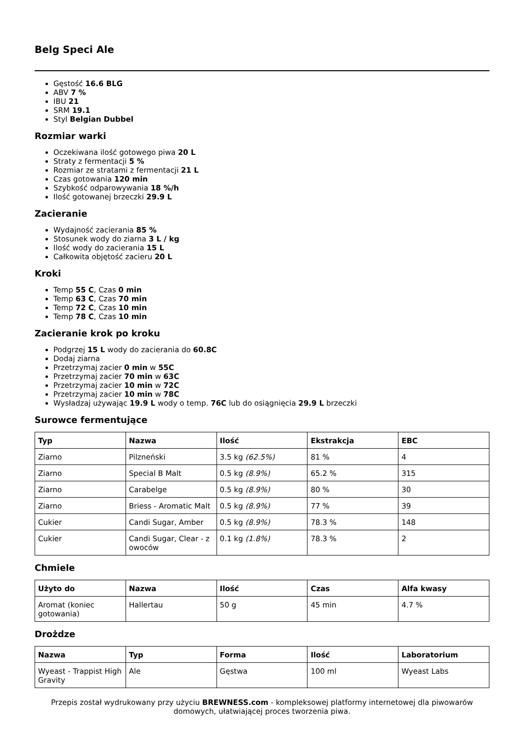Belg Speci Ale
Gęstość 16.6 BLG
ABV 7 %
IBU 21
SRM 19.1
Styl Belgian Dubbel
Rozmiar warki
Oczekiwana ilość gotowego piwa 20 L
Straty z fermentacji 5 %
Rozmiar ze stratami z fermentacji 21 L
Czas gotowania 120 min
Szybkość odparowywania 18 %/h
Ilość gotowanej brzeczki 29.9 L
Zacieranie
Wydajność zacierania 85 %
Stosunek wody do ziarna 3 L / kg
Ilość wody do zacierania 15 L
Całkowita objętość zacieru 20 L
Kroki
Temp 55 C, Czas 0 min
Temp 63 C, Czas 70 min
Temp 72 C, Czas 10 min
Temp 78 C, Czas 10 min
Zacieranie krok po kroku
Podgrzej 15 L wody do zacierania do 60.8C
Dodaj ziarna
Przetrzymaj zacier 0 min w 55C
Przetrzymaj zacier 70 min w 63C
Przetrzymaj zacier 10 min w 72C
Przetrzymaj zacier 10 min w 78C
Wysładzaj używając 19.9 L wody o temp. 76C lub do osiągnięcia 29.9 L brzeczki
Surowce fermentujące
| Typ | Nazwa | Ilość | Ekstrakcja | EBC |
| --- | --- | --- | --- | --- |
| Ziarno | Pilzneński | 3.5 kg (62.5%) | 81 % | 4 |
| Ziarno | Special B Malt | 0.5 kg (8.9%) | 65.2 % | 315 |
| Ziarno | Carabelge | 0.5 kg (8.9%) | 80 % | 30 |
| Ziarno | Briess - Aromatic Malt | 0.5 kg (8.9%) | 77 % | 39 |
| Cukier | Candi Sugar, Amber | 0.5 kg (8.9%) | 78.3 % | 148 |
| Cukier | Candi Sugar, Clear - z owoców | 0.1 kg (1.8%) | 78.3 % | 2 |
Chmiele
| Użyto do | Nazwa | Ilość | Czas | Alfa kwasy |
| --- | --- | --- | --- | --- |
| Aromat (koniec gotowania) | Hallertau | 50 g | 45 min | 4.7 % |
Drożdze
| Nazwa | Typ | Forma | Ilość | Laboratorium |
| --- | --- | --- | --- | --- |
| Wyeast - Trappist High Gravity | Ale | Gęstwa | 100 ml | Wyeast Labs |
Przepis został wydrukowany przy użyciu BREWNESS.com - kompleksowej platformy internetowej dla piwowarów domowych, ułatwiającej proces tworzenia piwa.